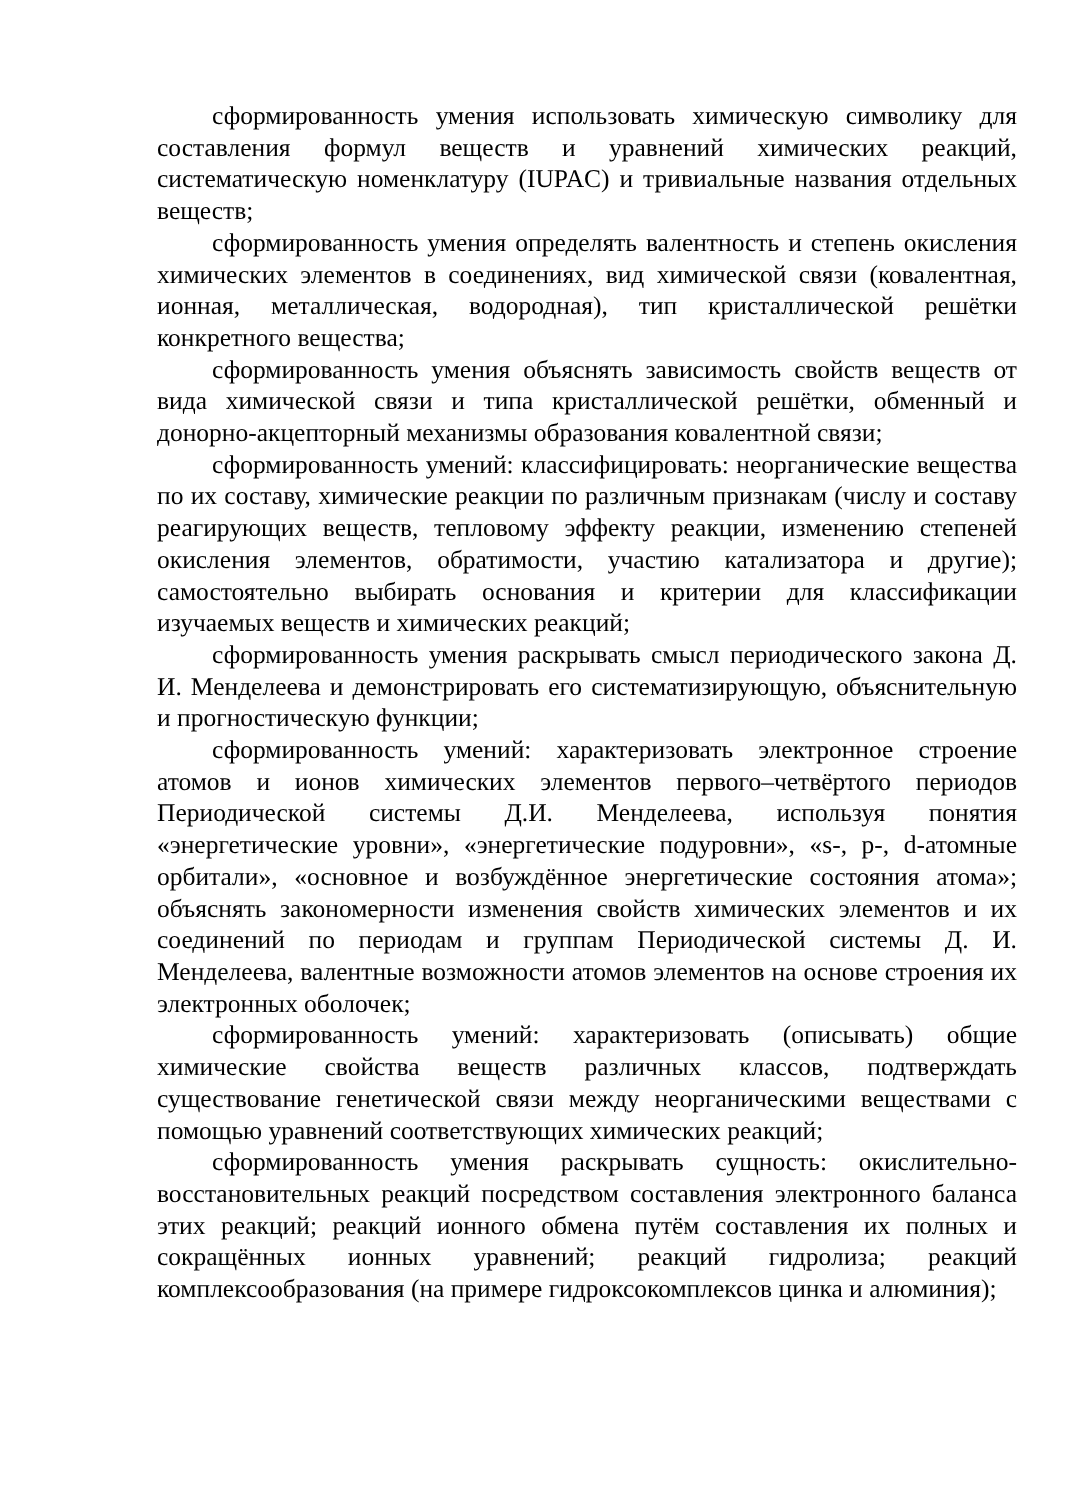сформированность умения использовать химическую символику для составления формул веществ и уравнений химических реакций, систематическую номенклатуру (IUPAC) и тривиальные названия отдельных веществ;
сформированность умения определять валентность и степень окисления химических элементов в соединениях, вид химической связи (ковалентная, ионная, металлическая, водородная), тип кристаллической решётки конкретного вещества;
сформированность умения объяснять зависимость свойств веществ от вида химической связи и типа кристаллической решётки, обменный и донорно-акцепторный механизмы образования ковалентной связи;
сформированность умений: классифицировать: неорганические вещества по их составу, химические реакции по различным признакам (числу и составу реагирующих веществ, тепловому эффекту реакции, изменению степеней окисления элементов, обратимости, участию катализатора и другие); самостоятельно выбирать основания и критерии для классификации изучаемых веществ и химических реакций;
сформированность умения раскрывать смысл периодического закона Д. И. Менделеева и демонстрировать его систематизирующую, объяснительную и прогностическую функции;
сформированность умений: характеризовать электронное строение атомов и ионов химических элементов первого–четвёртого периодов Периодической системы Д.И. Менделеева, используя понятия «энергетические уровни», «энергетические подуровни», «s-, p-, d-атомные орбитали», «основное и возбуждённое энергетические состояния атома»; объяснять закономерности изменения свойств химических элементов и их соединений по периодам и группам Периодической системы Д. И. Менделеева, валентные возможности атомов элементов на основе строения их электронных оболочек;
сформированность умений: характеризовать (описывать) общие химические свойства веществ различных классов, подтверждать существование генетической связи между неорганическими веществами с помощью уравнений соответствующих химических реакций;
сформированность умения раскрывать сущность: окислительно-восстановительных реакций посредством составления электронного баланса этих реакций; реакций ионного обмена путём составления их полных и сокращённых ионных уравнений; реакций гидролиза; реакций комплексообразования (на примере гидроксокомплексов цинка и алюминия);